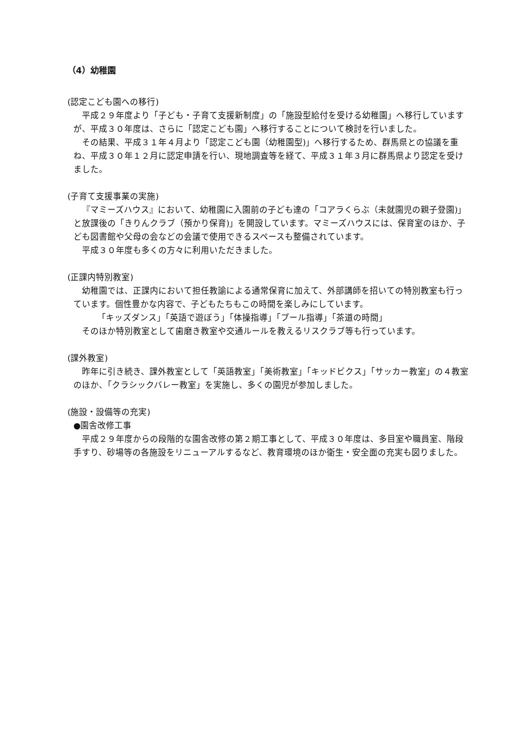（4）幼稚園
(認定こども園への移行)
平成２９年度より「子ども・子育て支援新制度」の「施設型給付を受ける幼稚園」へ移行していますが、平成３０年度は、さらに「認定こども園」へ移行することについて検討を行いました。
その結果、平成３１年４月より「認定こども園（幼稚園型)」へ移行するため、群馬県との協議を重ね、平成３０年１２月に認定申請を行い、現地調査等を経て、平成３１年３月に群馬県より認定を受けました。
(子育て支援事業の実施)
『マミーズハウス』において、幼稚園に入園前の子ども達の「コアラくらぶ（未就園児の親子登園)」と放課後の「きりんクラブ（預かり保育)」を開設しています。マミーズハウスには、保育室のほか、子ども図書館や父母の会などの会議で使用できるスペースも整備されています。
平成３０年度も多くの方々に利用いただきました。
(正課内特別教室)
幼稚園では、正課内において担任教諭による通常保育に加えて、外部講師を招いての特別教室も行っています。個性豊かな内容で、子どもたちもこの時間を楽しみにしています。
「キッズダンス」「英語で遊ぼう」「体操指導」「プール指導」「茶道の時間」
そのほか特別教室として歯磨き教室や交通ルールを教えるリスクラブ等も行っています。
(課外教室)
昨年に引き続き、課外教室として「英語教室」「美術教室」「キッドビクス」「サッカー教室」の４教室のほか、「クラシックバレー教室」を実施し、多くの園児が参加しました。
(施設・設備等の充実)
●園舎改修工事
平成２９年度からの段階的な園舎改修の第２期工事として、平成３０年度は、多目室や職員室、階段手すり、砂場等の各施設をリニューアルするなど、教育環境のほか衛生・安全面の充実も図りました。